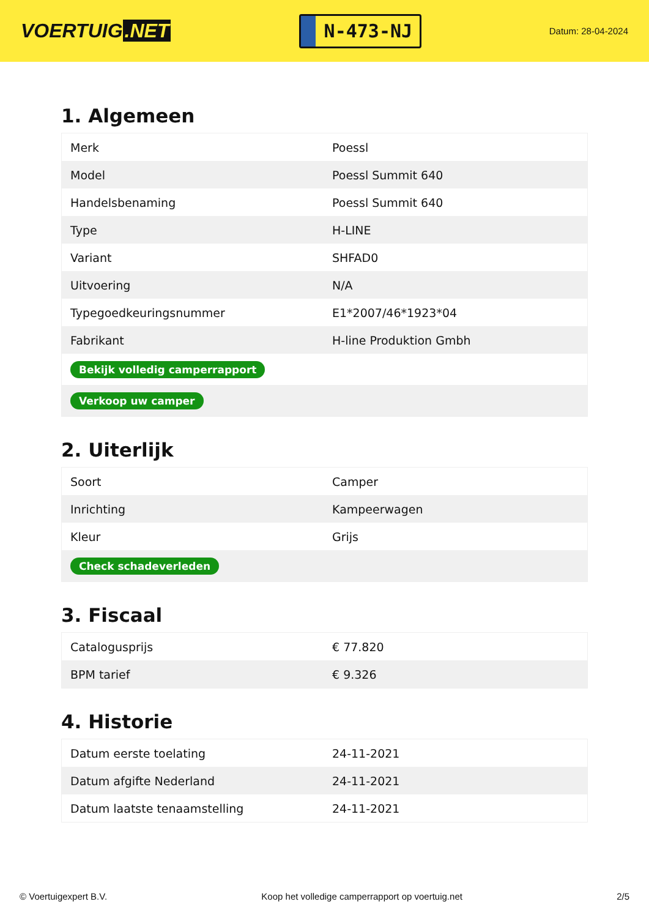VOERTUIG.NET
N-473-NJ
Datum: 28-04-2024
1. Algemeen
| Merk | Poessl |
| Model | Poessl Summit 640 |
| Handelsbenaming | Poessl Summit 640 |
| Type | H-LINE |
| Variant | SHFAD0 |
| Uitvoering | N/A |
| Typegoedkeuringsnummer | E1*2007/46*1923*04 |
| Fabrikant | H-line Produktion Gmbh |
| Bekijk volledig camperrapport | |
| Verkoop uw camper | |
2. Uiterlijk
| Soort | Camper |
| Inrichting | Kampeerwagen |
| Kleur | Grijs |
| Check schadeverleden | |
3. Fiscaal
| Catalogusprijs | € 77.820 |
| BPM tarief | € 9.326 |
4. Historie
| Datum eerste toelating | 24-11-2021 |
| Datum afgifte Nederland | 24-11-2021 |
| Datum laatste tenaamstelling | 24-11-2021 |
© Voertuigexpert B.V. Koop het volledige camperrapport op voertuig.net 2/5